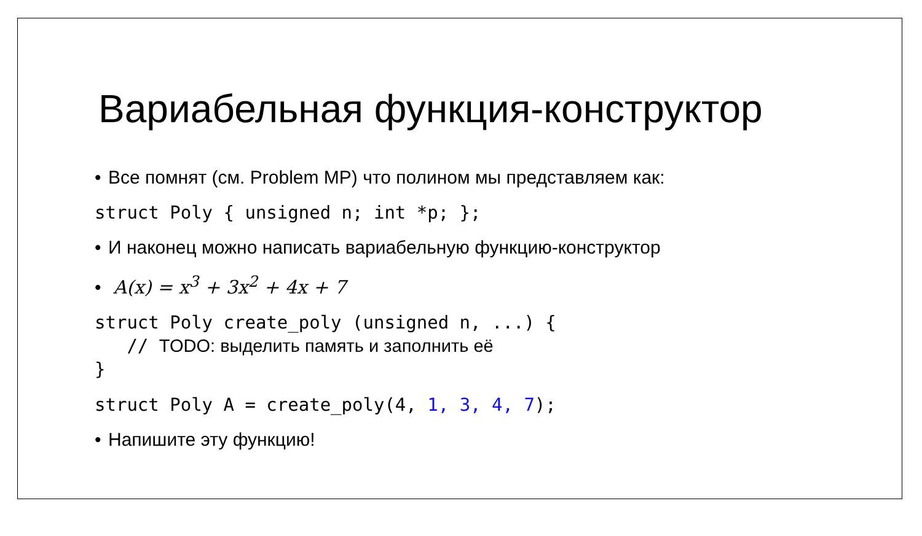Вариабельная функция-конструктор
• Все помнят (см. Problem MP) что полином мы представляем как:
struct Poly { unsigned n; int *p; };
• И наконец можно написать вариабельную функцию-конструктор
• A(x) = x<sup>3</sup> + 3x<sup>2</sup> + 4x + 7
struct Poly create_poly (unsigned n, ...) { // TODO: выделить память и заполнить её }
struct Poly A = create_poly(4, 1, 3, 4, 7);
• Напишите эту функцию!